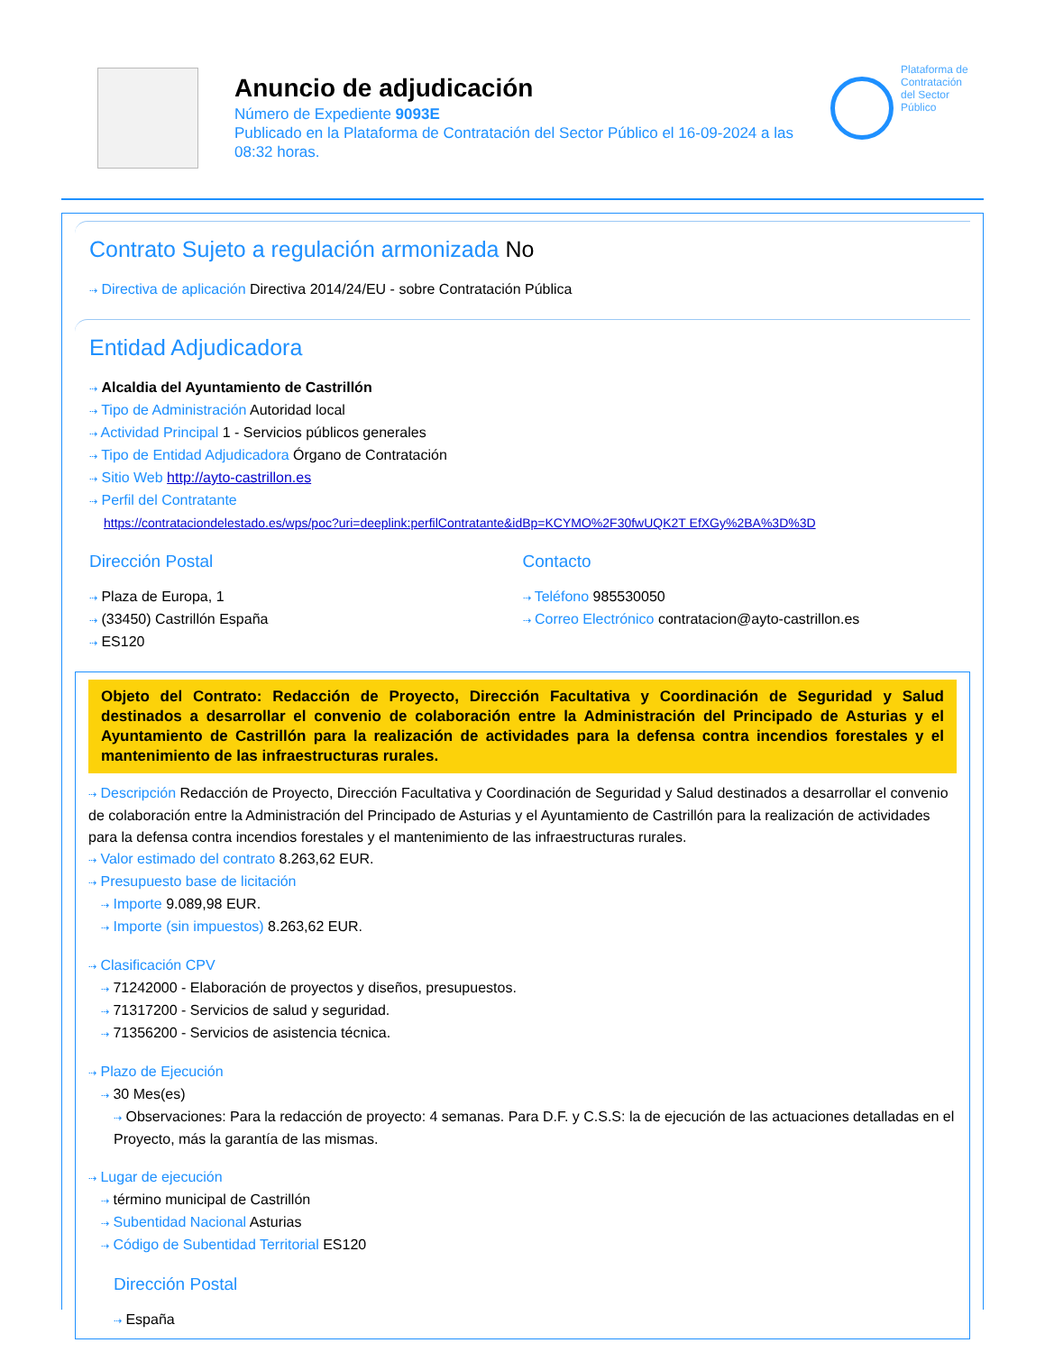Anuncio de adjudicación
Número de Expediente 9093E
Publicado en la Plataforma de Contratación del Sector Público el 16-09-2024 a las 08:32 horas.
Plataforma de
Contratación
del Sector
Público
Contrato Sujeto a regulación armonizada No
⇢ Directiva de aplicación Directiva 2014/24/EU - sobre Contratación Pública
Entidad Adjudicadora
⇢ Alcaldia del Ayuntamiento de Castrillón
⇢ Tipo de Administración Autoridad local
⇢ Actividad Principal 1 - Servicios públicos generales
⇢ Tipo de Entidad Adjudicadora Órgano de Contratación
⇢ Sitio Web http://ayto-castrillon.es
⇢ Perfil del Contratante
https://contrataciondelestado.es/wps/poc?uri=deeplink:perfilContratante&idBp=KCYMO%2F30fwUQK2T EfXGy%2BA%3D%3D
Dirección Postal
⇢ Plaza de Europa, 1
⇢ (33450) Castrillón España
⇢ ES120
Contacto
⇢ Teléfono 985530050
⇢ Correo Electrónico contratacion@ayto-castrillon.es
Objeto del Contrato: Redacción de Proyecto, Dirección Facultativa y Coordinación de Seguridad y Salud destinados a desarrollar el convenio de colaboración entre la Administración del Principado de Asturias y el Ayuntamiento de Castrillón para la realización de actividades para la defensa contra incendios forestales y el mantenimiento de las infraestructuras rurales.
⇢ Descripción Redacción de Proyecto, Dirección Facultativa y Coordinación de Seguridad y Salud destinados a desarrollar el convenio de colaboración entre la Administración del Principado de Asturias y el Ayuntamiento de Castrillón para la realización de actividades para la defensa contra incendios forestales y el mantenimiento de las infraestructuras rurales.
⇢ Valor estimado del contrato 8.263,62 EUR.
⇢ Presupuesto base de licitación
⇢ Importe 9.089,98 EUR.
⇢ Importe (sin impuestos) 8.263,62 EUR.
⇢ Clasificación CPV
⇢ 71242000 - Elaboración de proyectos y diseños, presupuestos.
⇢ 71317200 - Servicios de salud y seguridad.
⇢ 71356200 - Servicios de asistencia técnica.
⇢ Plazo de Ejecución
⇢ 30 Mes(es)
⇢ Observaciones: Para la redacción de proyecto: 4 semanas. Para D.F. y C.S.S: la de ejecución de las actuaciones detalladas en el Proyecto, más la garantía de las mismas.
⇢ Lugar de ejecución
⇢ término municipal de Castrillón
⇢ Subentidad Nacional Asturias
⇢ Código de Subentidad Territorial ES120
Dirección Postal
⇢ España